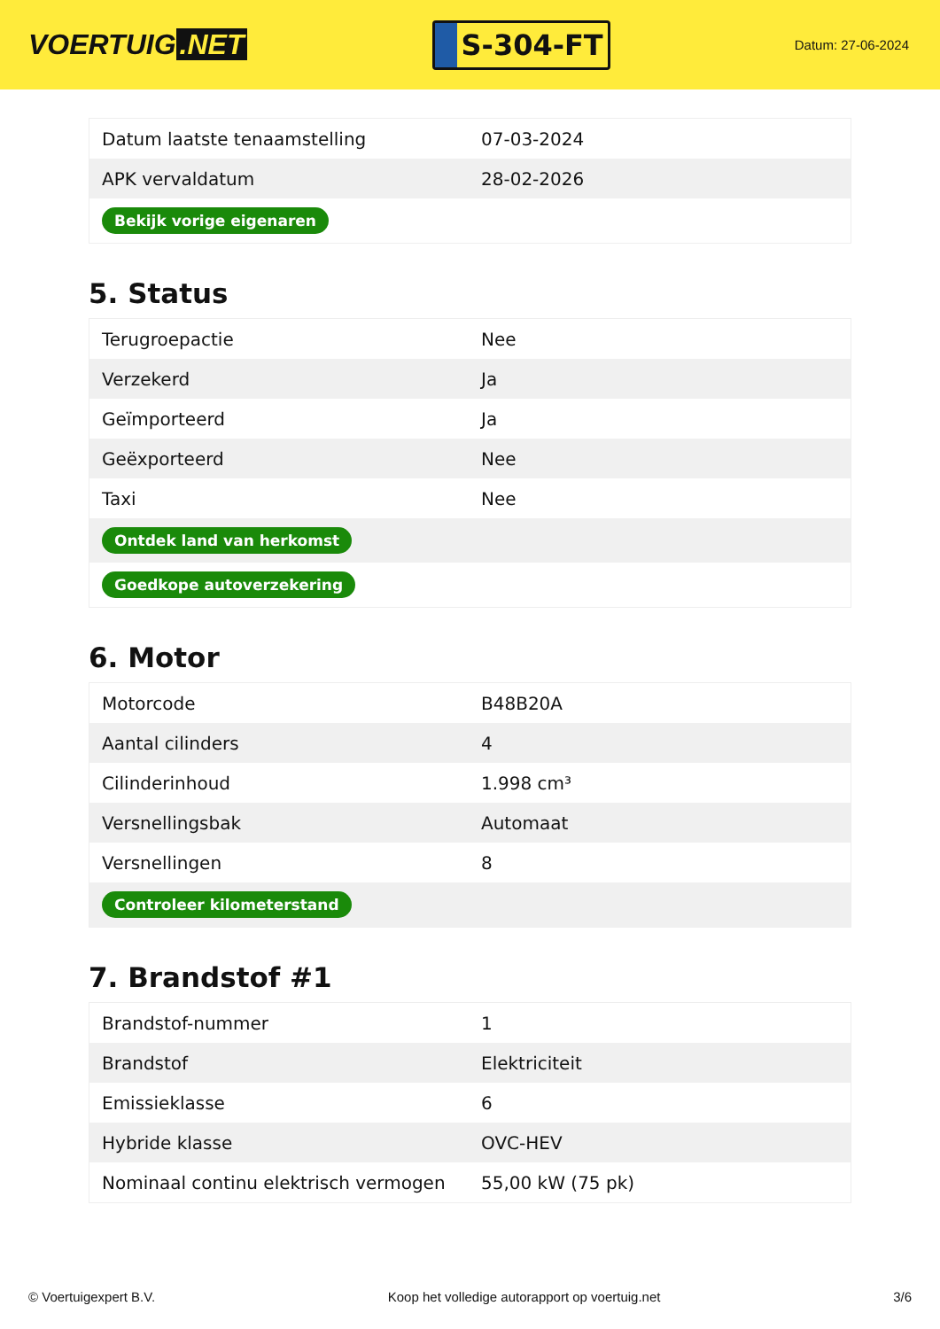VOERTUIG.NET
S-304-FT
Datum: 27-06-2024
| Datum laatste tenaamstelling | 07-03-2024 |
| APK vervaldatum | 28-02-2026 |
| Bekijk vorige eigenaren | |
5. Status
| Terugroepactie | Nee |
| Verzekerd | Ja |
| Geïmporteerd | Ja |
| Geëxporteerd | Nee |
| Taxi | Nee |
| Ontdek land van herkomst | |
| Goedkope autoverzekering | |
6. Motor
| Motorcode | B48B20A |
| Aantal cilinders | 4 |
| Cilinderinhoud | 1.998 cm³ |
| Versnellingsbak | Automaat |
| Versnellingen | 8 |
| Controleer kilometerstand | |
7. Brandstof #1
| Brandstof-nummer | 1 |
| Brandstof | Elektriciteit |
| Emissieklasse | 6 |
| Hybride klasse | OVC-HEV |
| Nominaal continu elektrisch vermogen | 55,00 kW (75 pk) |
© Voertuigexpert B.V. Koop het volledige autorapport op voertuig.net 3/6